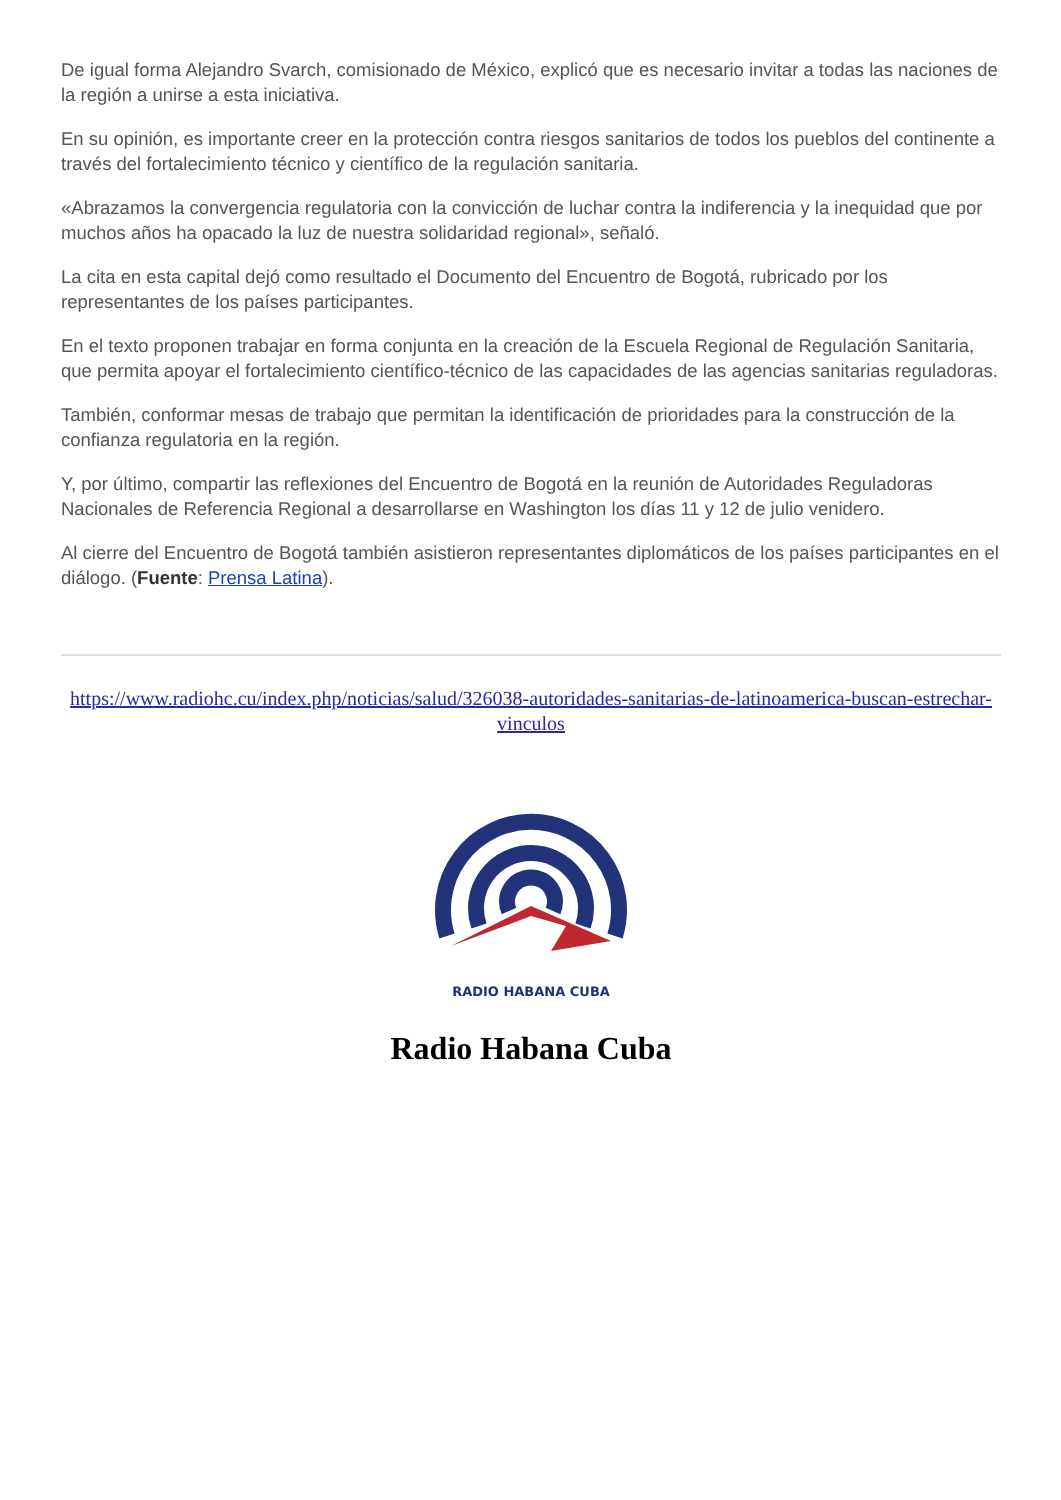De igual forma Alejandro Svarch, comisionado de México, explicó que es necesario invitar a todas las naciones de la región a unirse a esta iniciativa.
En su opinión, es importante creer en la protección contra riesgos sanitarios de todos los pueblos del continente a través del fortalecimiento técnico y científico de la regulación sanitaria.
«Abrazamos la convergencia regulatoria con la convicción de luchar contra la indiferencia y la inequidad que por muchos años ha opacado la luz de nuestra solidaridad regional», señaló.
La cita en esta capital dejó como resultado el Documento del Encuentro de Bogotá, rubricado por los representantes de los países participantes.
En el texto proponen trabajar en forma conjunta en la creación de la Escuela Regional de Regulación Sanitaria, que permita apoyar el fortalecimiento científico-técnico de las capacidades de las agencias sanitarias reguladoras.
También, conformar mesas de trabajo que permitan la identificación de prioridades para la construcción de la confianza regulatoria en la región.
Y, por último, compartir las reflexiones del Encuentro de Bogotá en la reunión de Autoridades Reguladoras Nacionales de Referencia Regional a desarrollarse en Washington los días 11 y 12 de julio venidero.
Al cierre del Encuentro de Bogotá también asistieron representantes diplomáticos de los países participantes en el diálogo. (Fuente: Prensa Latina).
https://www.radiohc.cu/index.php/noticias/salud/326038-autoridades-sanitarias-de-latinoamerica-buscan-estrechar-vinculos
RADIO HABANA CUBA
Radio Habana Cuba